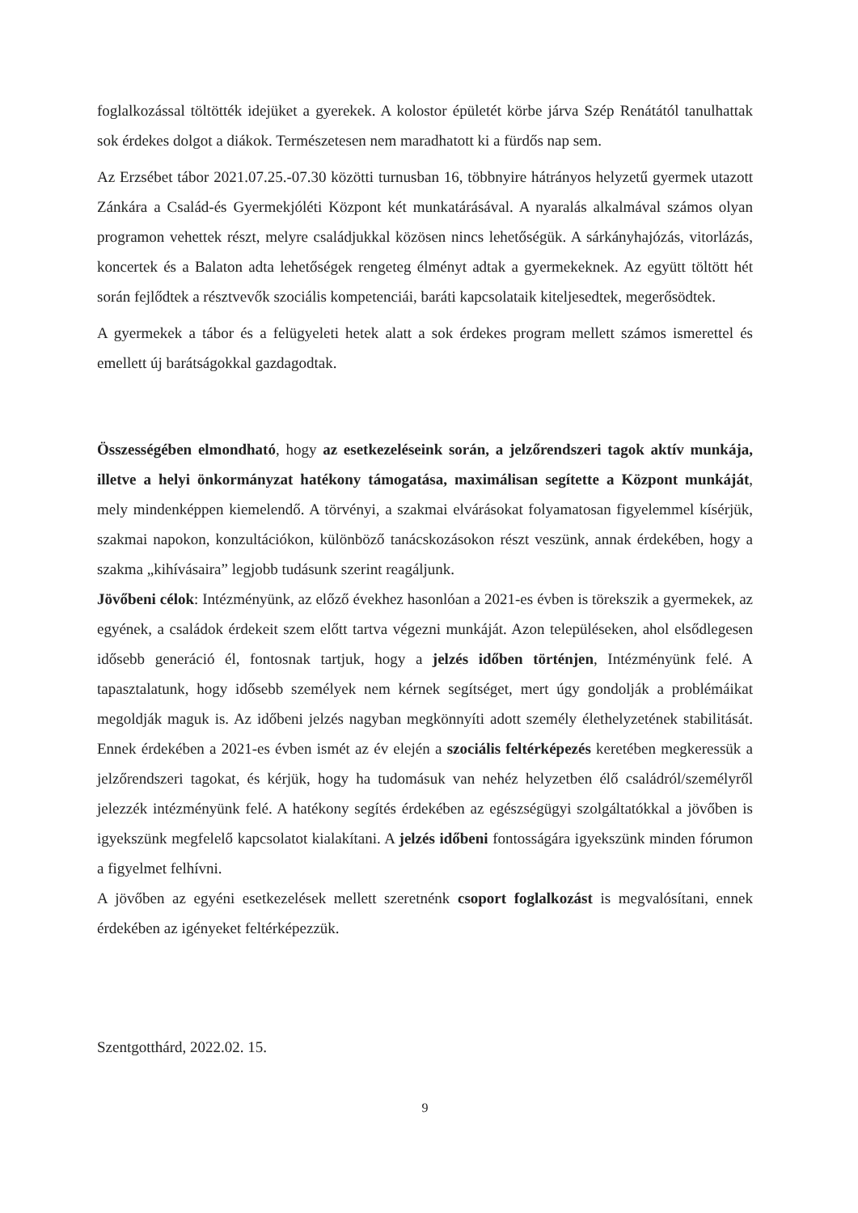foglalkozással töltötték idejüket a gyerekek. A kolostor épületét körbe járva Szép Renátától tanulhattak sok érdekes dolgot a diákok. Természetesen nem maradhatott ki a fürdős nap sem.
Az Erzsébet tábor 2021.07.25.-07.30 közötti turnusban 16, többnyire hátrányos helyzetű gyermek utazott Zánkára a Család-és Gyermekjóléti Központ két munkatárásával. A nyaralás alkalmával számos olyan programon vehettek részt, melyre családjukkal közösen nincs lehetőségük. A sárkányhajózás, vitorlázás, koncertek és a Balaton adta lehetőségek rengeteg élményt adtak a gyermekeknek. Az együtt töltött hét során fejlődtek a résztvevők szociális kompetenciái, baráti kapcsolataik kiteljesedtek, megerősödtek.
A gyermekek a tábor és a felügyeleti hetek alatt a sok érdekes program mellett számos ismerettel és emellett új barátságokkal gazdagodtak.
Összességében elmondható, hogy az esetkezeléseink során, a jelzőrendszeri tagok aktív munkája, illetve a helyi önkormányzat hatékony támogatása, maximálisan segítette a Központ munkáját, mely mindenképpen kiemelendő. A törvényi, a szakmai elvárásokat folyamatosan figyelemmel kísérjük, szakmai napokon, konzultációkon, különböző tanácskozásokon részt veszünk, annak érdekében, hogy a szakma „kihívásaira” legjobb tudásunk szerint reagáljunk.
Jövőbeni célok: Intézményünk, az előző évekhez hasonlóan a 2021-es évben is törekszik a gyermekek, az egyének, a családok érdekeit szem előtt tartva végezni munkáját. Azon településeken, ahol elsődlegesen idősebb generáció él, fontosnak tartjuk, hogy a jelzés időben történjen, Intézményünk felé. A tapasztalatunk, hogy idősebb személyek nem kérnek segítséget, mert úgy gondolják a problémáikat megoldják maguk is. Az időbeni jelzés nagyban megkönnyíti adott személy élethelyzetének stabilitását. Ennek érdekében a 2021-es évben ismét az év elején a szociális feltérképezés keretében megkeressük a jelzőrendszeri tagokat, és kérjük, hogy ha tudomásuk van nehéz helyzetben élő családról/személyről jelezzék intézményünk felé. A hatékony segítés érdekében az egészségügyi szolgáltatókkal a jövőben is igyekszünk megfelelő kapcsolatot kialakítani. A jelzés időbeni fontosságára igyekszünk minden fórumon a figyelmet felhívni.
A jövőben az egyéni esetkezelések mellett szeretnénk csoport foglalkozást is megvalósítani, ennek érdekében az igényeket feltérképezzük.
Szentgotthárd, 2022.02. 15.
9